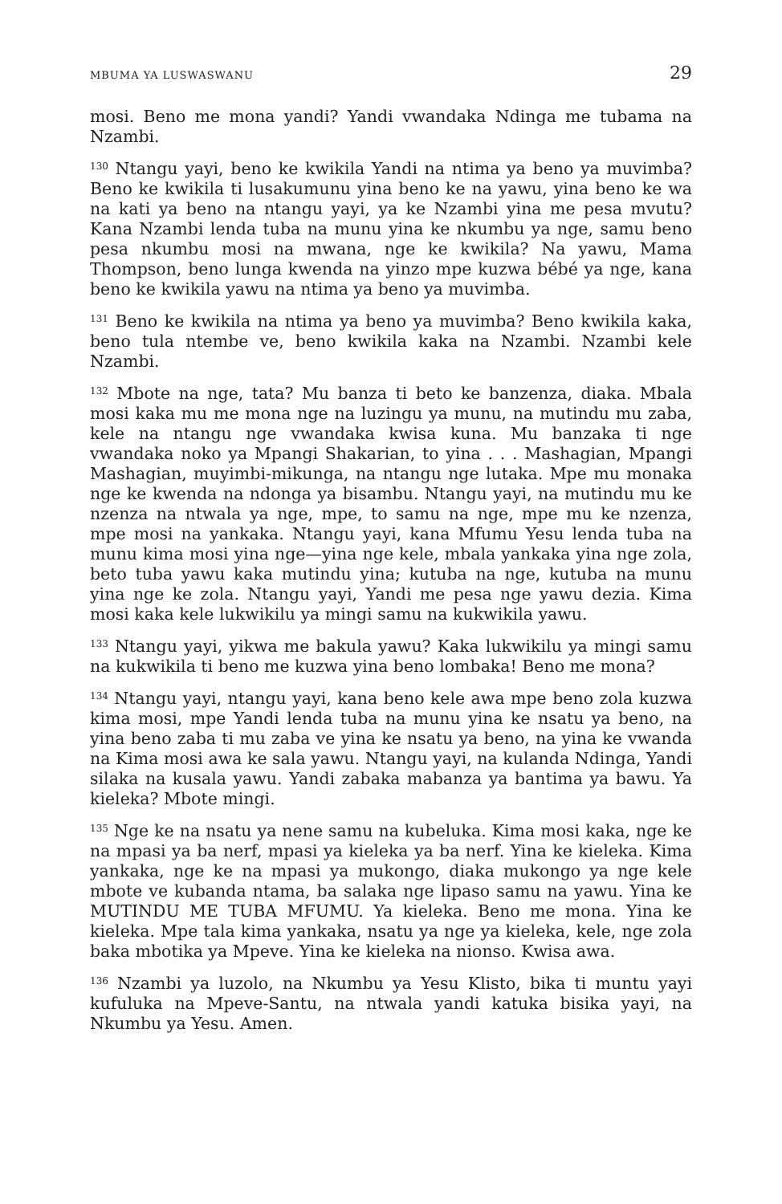MBUMA YA LUSWASWANU 29
mosi. Beno me mona yandi? Yandi vwandaka Ndinga me tubama na Nzambi.
<sup>130</sup> Ntangu yayi, beno ke kwikila Yandi na ntima ya beno ya muvimba? Beno ke kwikila ti lusakumunu yina beno ke na yawu, yina beno ke wa na kati ya beno na ntangu yayi, ya ke Nzambi yina me pesa mvutu? Kana Nzambi lenda tuba na munu yina ke nkumbu ya nge, samu beno pesa nkumbu mosi na mwana, nge ke kwikila? Na yawu, Mama Thompson, beno lunga kwenda na yinzo mpe kuzwa bébé ya nge, kana beno ke kwikila yawu na ntima ya beno ya muvimba.
<sup>131</sup> Beno ke kwikila na ntima ya beno ya muvimba? Beno kwikila kaka, beno tula ntembe ve, beno kwikila kaka na Nzambi. Nzambi kele Nzambi.
<sup>132</sup> Mbote na nge, tata? Mu banza ti beto ke banzenza, diaka. Mbala mosi kaka mu me mona nge na luzingu ya munu, na mutindu mu zaba, kele na ntangu nge vwandaka kwisa kuna. Mu banzaka ti nge vwandaka noko ya Mpangi Shakarian, to yina . . . Mashagian, Mpangi Mashagian, muyimbi-mikunga, na ntangu nge lutaka. Mpe mu monaka nge ke kwenda na ndonga ya bisambu. Ntangu yayi, na mutindu mu ke nzenza na ntwala ya nge, mpe, to samu na nge, mpe mu ke nzenza, mpe mosi na yankaka. Ntangu yayi, kana Mfumu Yesu lenda tuba na munu kima mosi yina nge—yina nge kele, mbala yankaka yina nge zola, beto tuba yawu kaka mutindu yina; kutuba na nge, kutuba na munu yina nge ke zola. Ntangu yayi, Yandi me pesa nge yawu dezia. Kima mosi kaka kele lukwikilu ya mingi samu na kukwikila yawu.
<sup>133</sup> Ntangu yayi, yikwa me bakula yawu? Kaka lukwikilu ya mingi samu na kukwikila ti beno me kuzwa yina beno lombaka! Beno me mona?
<sup>134</sup> Ntangu yayi, ntangu yayi, kana beno kele awa mpe beno zola kuzwa kima mosi, mpe Yandi lenda tuba na munu yina ke nsatu ya beno, na yina beno zaba ti mu zaba ve yina ke nsatu ya beno, na yina ke vwanda na Kima mosi awa ke sala yawu. Ntangu yayi, na kulanda Ndinga, Yandi silaka na kusala yawu. Yandi zabaka mabanza ya bantima ya bawu. Ya kieleka? Mbote mingi.
<sup>135</sup> Nge ke na nsatu ya nene samu na kubeluka. Kima mosi kaka, nge ke na mpasi ya ba nerf, mpasi ya kieleka ya ba nerf. Yina ke kieleka. Kima yankaka, nge ke na mpasi ya mukongo, diaka mukongo ya nge kele mbote ve kubanda ntama, ba salaka nge lipaso samu na yawu. Yina ke MUTINDU ME TUBA MFUMU. Ya kieleka. Beno me mona. Yina ke kieleka. Mpe tala kima yankaka, nsatu ya nge ya kieleka, kele, nge zola baka mbotika ya Mpeve. Yina ke kieleka na nionso. Kwisa awa.
<sup>136</sup> Nzambi ya luzolo, na Nkumbu ya Yesu Klisto, bika ti muntu yayi kufuluka na Mpeve-Santu, na ntwala yandi katuka bisika yayi, na Nkumbu ya Yesu. Amen.